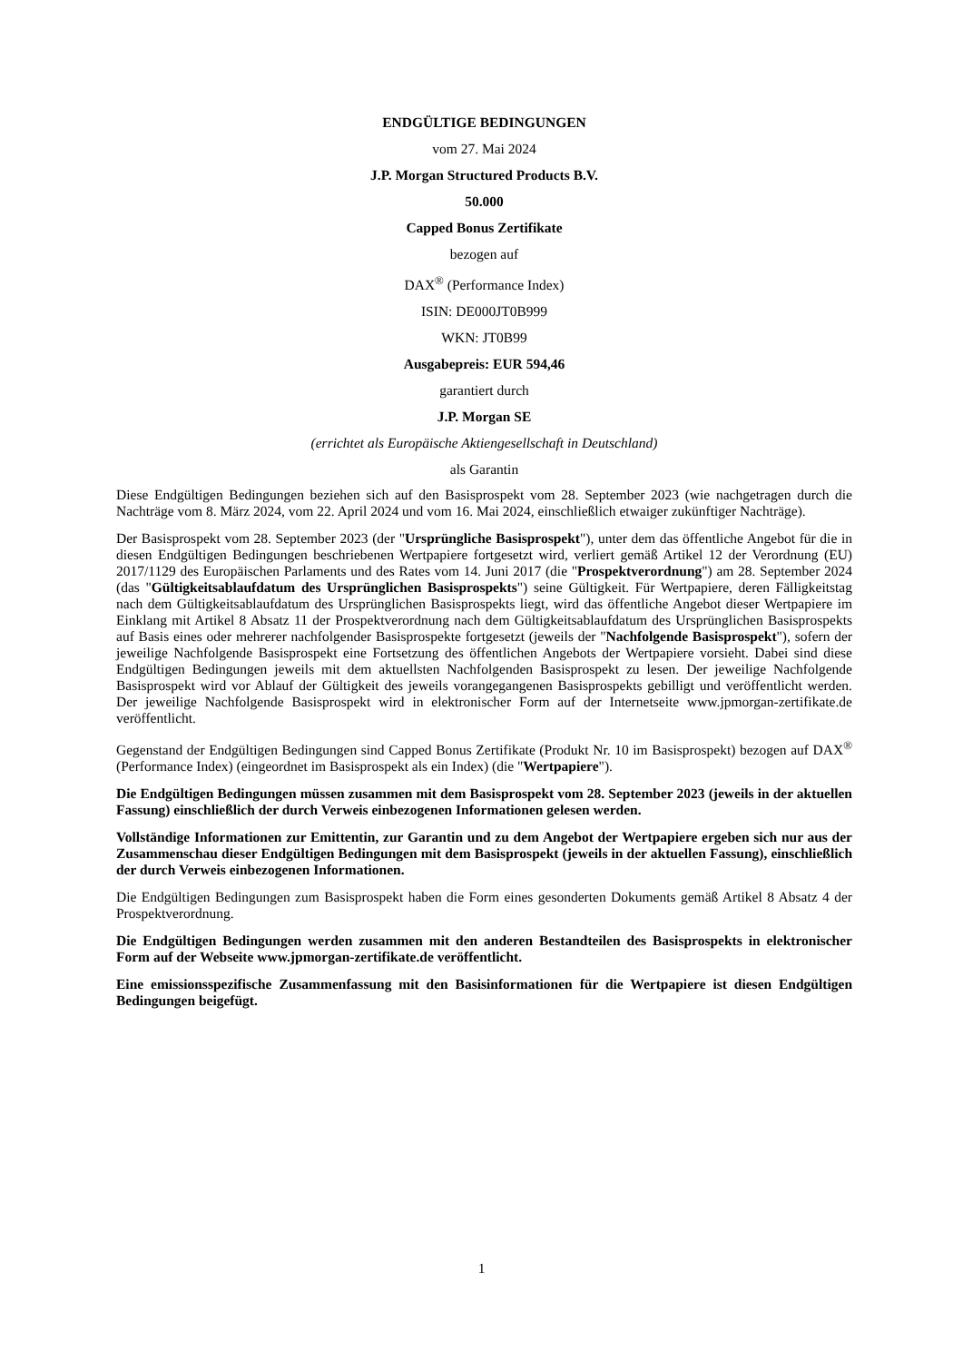ENDGÜLTIGE BEDINGUNGEN
vom 27. Mai 2024
J.P. Morgan Structured Products B.V.
50.000
Capped Bonus Zertifikate
bezogen auf
DAX<sup>®</sup> (Performance Index)
ISIN: DE000JT0B999
WKN: JT0B99
Ausgabepreis: EUR 594,46
garantiert durch
J.P. Morgan SE
(errichtet als Europäische Aktiengesellschaft in Deutschland)
als Garantin
Diese Endgültigen Bedingungen beziehen sich auf den Basisprospekt vom 28. September 2023 (wie nachgetragen durch die Nachträge vom 8. März 2024, vom 22. April 2024 und vom 16. Mai 2024, einschließlich etwaiger zukünftiger Nachträge).
Der Basisprospekt vom 28. September 2023 (der "Ursprüngliche Basisprospekt"), unter dem das öffentliche Angebot für die in diesen Endgültigen Bedingungen beschriebenen Wertpapiere fortgesetzt wird, verliert gemäß Artikel 12 der Verordnung (EU) 2017/1129 des Europäischen Parlaments und des Rates vom 14. Juni 2017 (die "Prospektverordnung") am 28. September 2024 (das "Gültigkeitsablaufdatum des Ursprünglichen Basisprospekts") seine Gültigkeit. Für Wertpapiere, deren Fälligkeitstag nach dem Gültigkeitsablaufdatum des Ursprünglichen Basisprospekts liegt, wird das öffentliche Angebot dieser Wertpapiere im Einklang mit Artikel 8 Absatz 11 der Prospektverordnung nach dem Gültigkeitsablaufdatum des Ursprünglichen Basisprospekts auf Basis eines oder mehrerer nachfolgender Basisprospekte fortgesetzt (jeweils der "Nachfolgende Basisprospekt"), sofern der jeweilige Nachfolgende Basisprospekt eine Fortsetzung des öffentlichen Angebots der Wertpapiere vorsieht. Dabei sind diese Endgültigen Bedingungen jeweils mit dem aktuellsten Nachfolgenden Basisprospekt zu lesen. Der jeweilige Nachfolgende Basisprospekt wird vor Ablauf der Gültigkeit des jeweils vorangegangenen Basisprospekts gebilligt und veröffentlicht werden. Der jeweilige Nachfolgende Basisprospekt wird in elektronischer Form auf der Internetseite www.jpmorgan-zertifikate.de veröffentlicht.
Gegenstand der Endgültigen Bedingungen sind Capped Bonus Zertifikate (Produkt Nr. 10 im Basisprospekt) bezogen auf DAX<sup>®</sup> (Performance Index) (eingeordnet im Basisprospekt als ein Index) (die "Wertpapiere").
Die Endgültigen Bedingungen müssen zusammen mit dem Basisprospekt vom 28. September 2023 (jeweils in der aktuellen Fassung) einschließlich der durch Verweis einbezogenen Informationen gelesen werden.
Vollständige Informationen zur Emittentin, zur Garantin und zu dem Angebot der Wertpapiere ergeben sich nur aus der Zusammenschau dieser Endgültigen Bedingungen mit dem Basisprospekt (jeweils in der aktuellen Fassung), einschließlich der durch Verweis einbezogenen Informationen.
Die Endgültigen Bedingungen zum Basisprospekt haben die Form eines gesonderten Dokuments gemäß Artikel 8 Absatz 4 der Prospektverordnung.
Die Endgültigen Bedingungen werden zusammen mit den anderen Bestandteilen des Basisprospekts in elektronischer Form auf der Webseite www.jpmorgan-zertifikate.de veröffentlicht.
Eine emissionsspezifische Zusammenfassung mit den Basisinformationen für die Wertpapiere ist diesen Endgültigen Bedingungen beigefügt.
1